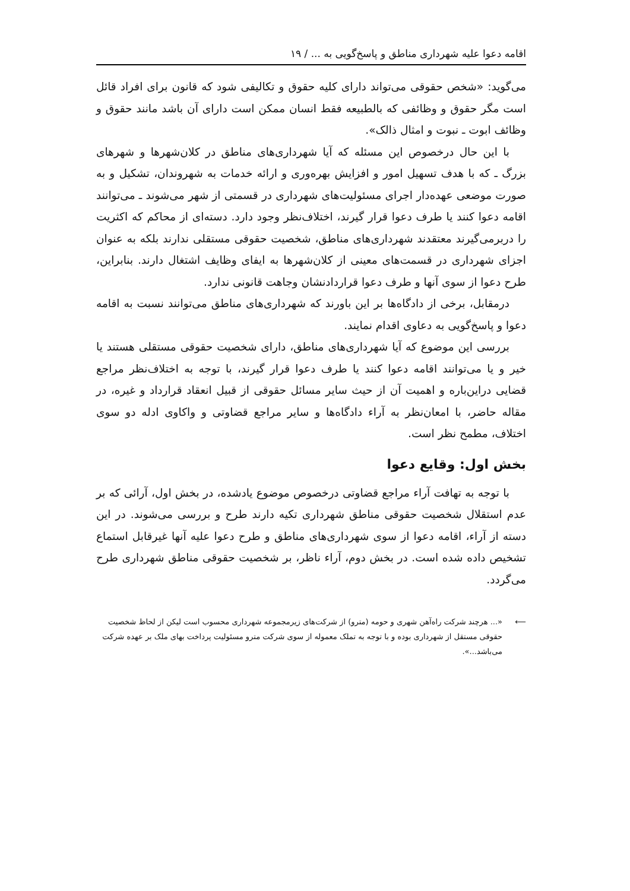اقامه دعوا علیه شهرداری مناطق و پاسخ‌گویی به ... / ۱۹
می‌گوید: «شخص حقوقی می‌تواند دارای کلیه حقوق و تکالیفی شود که قانون برای افراد قائل است مگر حقوق و وظائفی که بالطبیعه فقط انسان ممکن است دارای آن باشد مانند حقوق و وظائف ابوت ـ نبوت و امثال ذالک».
با این حال درخصوص این مسئله که آیا شهرداری‌های مناطق در کلان‌شهرها و شهرهای بزرگ ـ که با هدف تسهیل امور و افزایش بهره‌وری و ارائه خدمات به شهروندان، تشکیل و به صورت موضعی عهده‌دار اجرای مسئولیت‌های شهرداری در قسمتی از شهر می‌شوند ـ می‌توانند اقامه دعوا کنند یا طرف دعوا قرار گیرند، اختلاف‌نظر وجود دارد. دسته‌ای از محاکم که اکثریت را دربرمی‌گیرند معتقدند شهرداری‌های مناطق، شخصیت حقوقی مستقلی ندارند بلکه به عنوان اجزای شهرداری در قسمت‌های معینی از کلان‌شهرها به ایفای وظایف اشتغال دارند. بنابراین، طرح دعوا از سوی آنها و طرف دعوا قراردادنشان وجاهت قانونی ندارد.
درمقابل، برخی از دادگاه‌ها بر این باورند که شهرداری‌های مناطق می‌توانند نسبت به اقامه دعوا و پاسخ‌گویی به دعاوی اقدام نمایند.
بررسی این موضوع که آیا شهرداری‌های مناطق، دارای شخصیت حقوقی مستقلی هستند یا خیر و یا می‌توانند اقامه دعوا کنند یا طرف دعوا قرار گیرند، با توجه به اختلاف‌نظر مراجع قضایی دراین‌باره و اهمیت آن از حیث سایر مسائل حقوقی از قبیل انعقاد قرارداد و غیره، در مقاله حاضر، با امعان‌نظر به آراء دادگاه‌ها و سایر مراجع قضاوتی و واکاوی ادله دو سوی اختلاف، مطمح نظر است.
بخش اول: وقایع دعوا
با توجه به تهافت آراء مراجع قضاوتی درخصوص موضوع یادشده، در بخش اول، آرائی که بر عدم استقلال شخصیت حقوقی مناطق شهرداری تکیه دارند طرح و بررسی می‌شوند. در این دسته از آراء، اقامه دعوا از سوی شهرداری‌های مناطق و طرح دعوا علیه آنها غیرقابل استماع تشخیص داده شده است. در بخش دوم، آراء ناظر، بر شخصیت حقوقی مناطق شهرداری طرح می‌گردد.
⟵ «... هرچند شرکت راه‌آهن شهری و حومه (مترو) از شرکت‌های زیرمجموعه شهرداری محسوب است لیکن از لحاظ شخصیت حقوقی مستقل از شهرداری بوده و با توجه به تملک معموله از سوی شرکت مترو مسئولیت پرداخت بهای ملک بر عهده شرکت می‌باشد...».